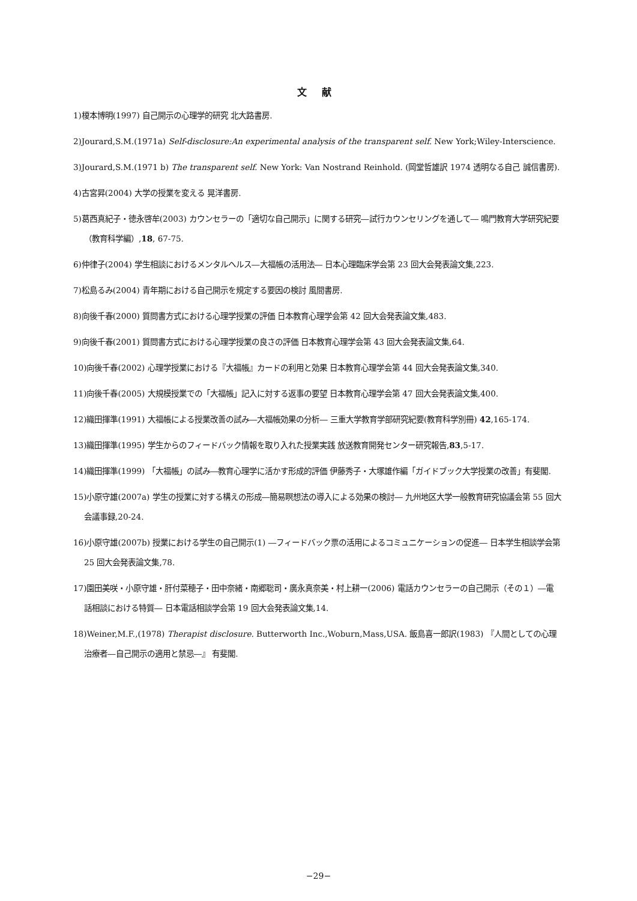文 献
1)榎本博明(1997) 自己開示の心理学的研究 北大路書房.
2)Jourard,S.M.(1971a) Self-disclosure:An experimental analysis of the transparent self. New York;Wiley-Interscience.
3)Jourard,S.M.(1971 b) The transparent self. New York: Van Nostrand Reinhold. (岡堂哲雄訳 1974 透明なる自己 誠信書房).
4)古宮昇(2004) 大学の授業を変える 晃洋書房.
5)葛西真紀子・徳永啓牟(2003) カウンセラーの「適切な自己開示」に関する研究―試行カウンセリングを通して― 鳴門教育大学研究紀要（教育科学編）,18, 67-75.
6)仲律子(2004) 学生相談におけるメンタルヘルス―大福帳の活用法― 日本心理臨床学会第 23 回大会発表論文集,223.
7)松島るみ(2004) 青年期における自己開示を規定する要因の検討 風間書房.
8)向後千春(2000) 質問書方式における心理学授業の評価 日本教育心理学会第 42 回大会発表論文集,483.
9)向後千春(2001) 質問書方式における心理学授業の良さの評価 日本教育心理学会第 43 回大会発表論文集,64.
10)向後千春(2002) 心理学授業における『大福帳』カードの利用と効果 日本教育心理学会第 44 回大会発表論文集,340.
11)向後千春(2005) 大規模授業での「大福帳」記入に対する返事の要望 日本教育心理学会第 47 回大会発表論文集,400.
12)織田揮準(1991) 大福帳による授業改善の試み―大福帳効果の分析― 三重大学教育学部研究紀要(教育科学別冊) 42,165-174.
13)織田揮準(1995) 学生からのフィードバック情報を取り入れた授業実践 放送教育開発センター研究報告,83,5-17.
14)織田揮準(1999) 「大福帳」の試み―教育心理学に活かす形成的評価 伊藤秀子・大塚雄作編「ガイドブック大学授業の改善」有斐閣.
15)小原守雄(2007a) 学生の授業に対する構えの形成―簡易瞑想法の導入による効果の検討― 九州地区大学一般教育研究協議会第 55 回大会議事録,20-24.
16)小原守雄(2007b) 授業における学生の自己開示(1) ―フィードバック票の活用によるコミュニケーションの促進― 日本学生相談学会第 25 回大会発表論文集,78.
17)園田美咲・小原守雄・肝付菜穂子・田中奈緒・南郷聡司・廣永真奈美・村上耕一(2006) 電話カウンセラーの自己開示（その１）―電話相談における特質― 日本電話相談学会第 19 回大会発表論文集,14.
18)Weiner,M.F.,(1978) Therapist disclosure. Butterworth Inc.,Woburn,Mass,USA. 飯島喜一郎訳(1983) 『人間としての心理治療者―自己開示の適用と禁忌―』 有斐閣.
−29−